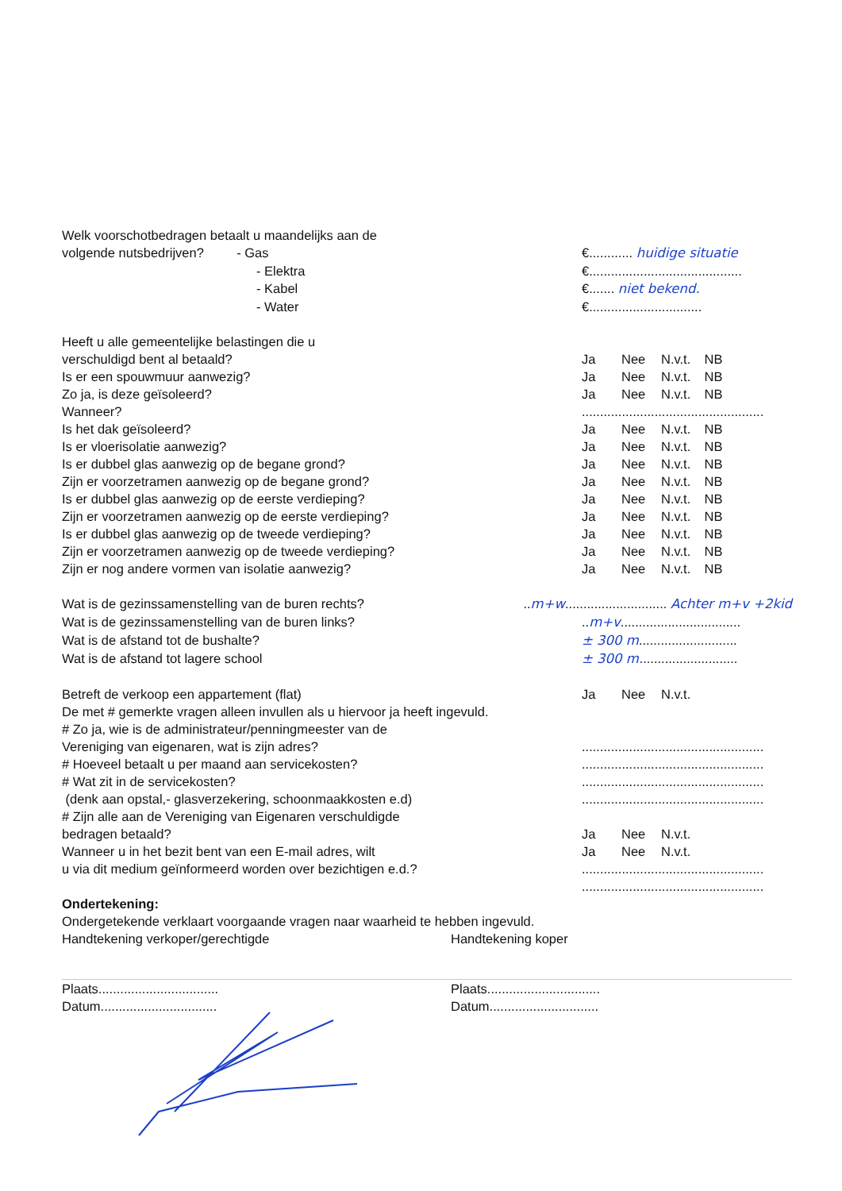Welk voorschotbedragen betaalt u maandelijks aan de
volgende nutsbedrijven? - Gas €............ huidige situatie
- Elektra €..........................................
- Kabel €....... niet bekend.
- Water €...............................
Heeft u alle gemeentelijke belastingen die u
verschuldigd bent al betaald? Ja Nee N.v.t. NB
Is er een spouwmuur aanwezig? Ja Nee N.v.t. NB
Zo ja, is deze geïsoleerd? Ja Nee N.v.t. NB
Wanneer? ..................................................
Is het dak geïsoleerd? Ja Nee N.v.t. NB
Is er vloerisolatie aanwezig? Ja Nee N.v.t. NB
Is er dubbel glas aanwezig op de begane grond? Ja Nee N.v.t. NB
Zijn er voorzetramen aanwezig op de begane grond? Ja Nee N.v.t. NB
Is er dubbel glas aanwezig op de eerste verdieping? Ja Nee N.v.t. NB
Zijn er voorzetramen aanwezig op de eerste verdieping? Ja Nee N.v.t. NB
Is er dubbel glas aanwezig op de tweede verdieping? Ja Nee N.v.t. NB
Zijn er voorzetramen aanwezig op de tweede verdieping? Ja Nee N.v.t. NB
Zijn er nog andere vormen van isolatie aanwezig? Ja Nee N.v.t. NB
Wat is de gezinssamenstelling van de buren rechts? ..m+w............................ Achter m+v +2kid
Wat is de gezinssamenstelling van de buren links? ..m+v.................................
Wat is de afstand tot de bushalte? ± 300 m...........................
Wat is de afstand tot lagere school ± 300 m...........................
Betreft de verkoop een appartement (flat) Ja Nee N.v.t.
De met # gemerkte vragen alleen invullen als u hiervoor ja heeft ingevuld.
# Zo ja, wie is de administrateur/penningmeester van de
Vereniging van eigenaren, wat is zijn adres? ..................................................
# Hoeveel betaalt u per maand aan servicekosten? ..................................................
# Wat zit in de servicekosten? ..................................................
(denk aan opstal,- glasverzekering, schoonmaakkosten e.d) ..................................................
# Zijn alle aan de Vereniging van Eigenaren verschuldigde
bedragen betaald? Ja Nee N.v.t.
Wanneer u in het bezit bent van een E-mail adres, wilt Ja Nee N.v.t.
u via dit medium geïnformeerd worden over bezichtigen e.d.?
..................................................
..................................................
Ondertekening:
Ondergetekende verklaart voorgaande vragen naar waarheid te hebben ingevuld.
Handtekening verkoper/gerechtigde Handtekening koper
Plaats................................. Plaats...............................
Datum................................ Datum..............................